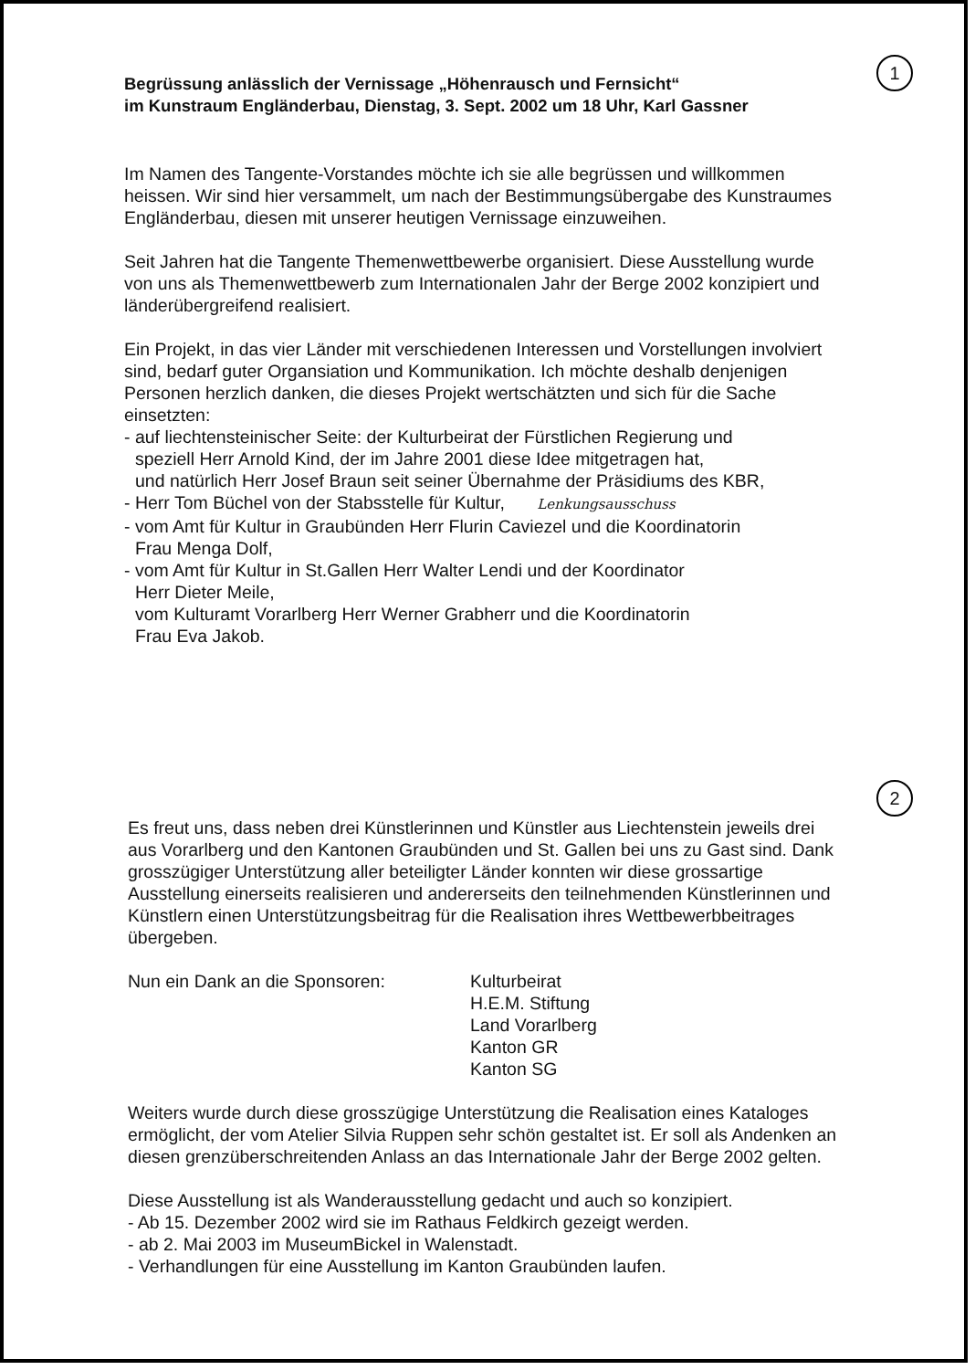1
Begrüssung anlässlich der Vernissage „Höhenrausch und Fernsicht“
im Kunstraum Engländerbau, Dienstag, 3. Sept. 2002 um 18 Uhr, Karl Gassner
Im Namen des Tangente-Vorstandes möchte ich sie alle begrüssen und willkommen heissen. Wir sind hier versammelt, um nach der Bestimmungsübergabe des Kunstraumes Engländerbau, diesen mit unserer heutigen Vernissage einzuweihen.
Seit Jahren hat die Tangente Themenwettbewerbe organisiert. Diese Ausstellung wurde von uns als Themenwettbewerb zum Internationalen Jahr der Berge 2002 konzipiert und länderübergreifend realisiert.
Ein Projekt, in das vier Länder mit verschiedenen Interessen und Vorstellungen involviert sind, bedarf guter Organsiation und Kommunikation. Ich möchte deshalb denjenigen Personen herzlich danken, die dieses Projekt wertschätzten und sich für die Sache einsetzten:
- auf liechtensteinischer Seite: der Kulturbeirat der Fürstlichen Regierung und
speziell Herr Arnold Kind, der im Jahre 2001 diese Idee mitgetragen hat,
und natürlich Herr Josef Braun seit seiner Übernahme der Präsidiums des KBR,
- Herr Tom Büchel von der Stabsstelle für Kultur, Lenkungsausschuss
- vom Amt für Kultur in Graubünden Herr Flurin Caviezel und die Koordinatorin
Frau Menga Dolf,
- vom Amt für Kultur in St.Gallen Herr Walter Lendi und der Koordinator
Herr Dieter Meile,
vom Kulturamt Vorarlberg Herr Werner Grabherr und die Koordinatorin
Frau Eva Jakob.
2
Es freut uns, dass neben drei Künstlerinnen und Künstler aus Liechtenstein jeweils drei aus Vorarlberg und den Kantonen Graubünden und St. Gallen bei uns zu Gast sind. Dank grosszügiger Unterstützung aller beteiligter Länder konnten wir diese grossartige Ausstellung einerseits realisieren und andererseits den teilnehmenden Künstlerinnen und Künstlern einen Unterstützungsbeitrag für die Realisation ihres Wettbewerbbeitrages übergeben.
Nun ein Dank an die Sponsoren: Kulturbeirat
H.E.M. Stiftung
Land Vorarlberg
Kanton GR
Kanton SG
Weiters wurde durch diese grosszügige Unterstützung die Realisation eines Kataloges ermöglicht, der vom Atelier Silvia Ruppen sehr schön gestaltet ist. Er soll als Andenken an diesen grenzüberschreitenden Anlass an das Internationale Jahr der Berge 2002 gelten.
Diese Ausstellung ist als Wanderausstellung gedacht und auch so konzipiert.
- Ab 15. Dezember 2002 wird sie im Rathaus Feldkirch gezeigt werden.
- ab 2. Mai 2003 im MuseumBickel in Walenstadt.
- Verhandlungen für eine Ausstellung im Kanton Graubünden laufen.